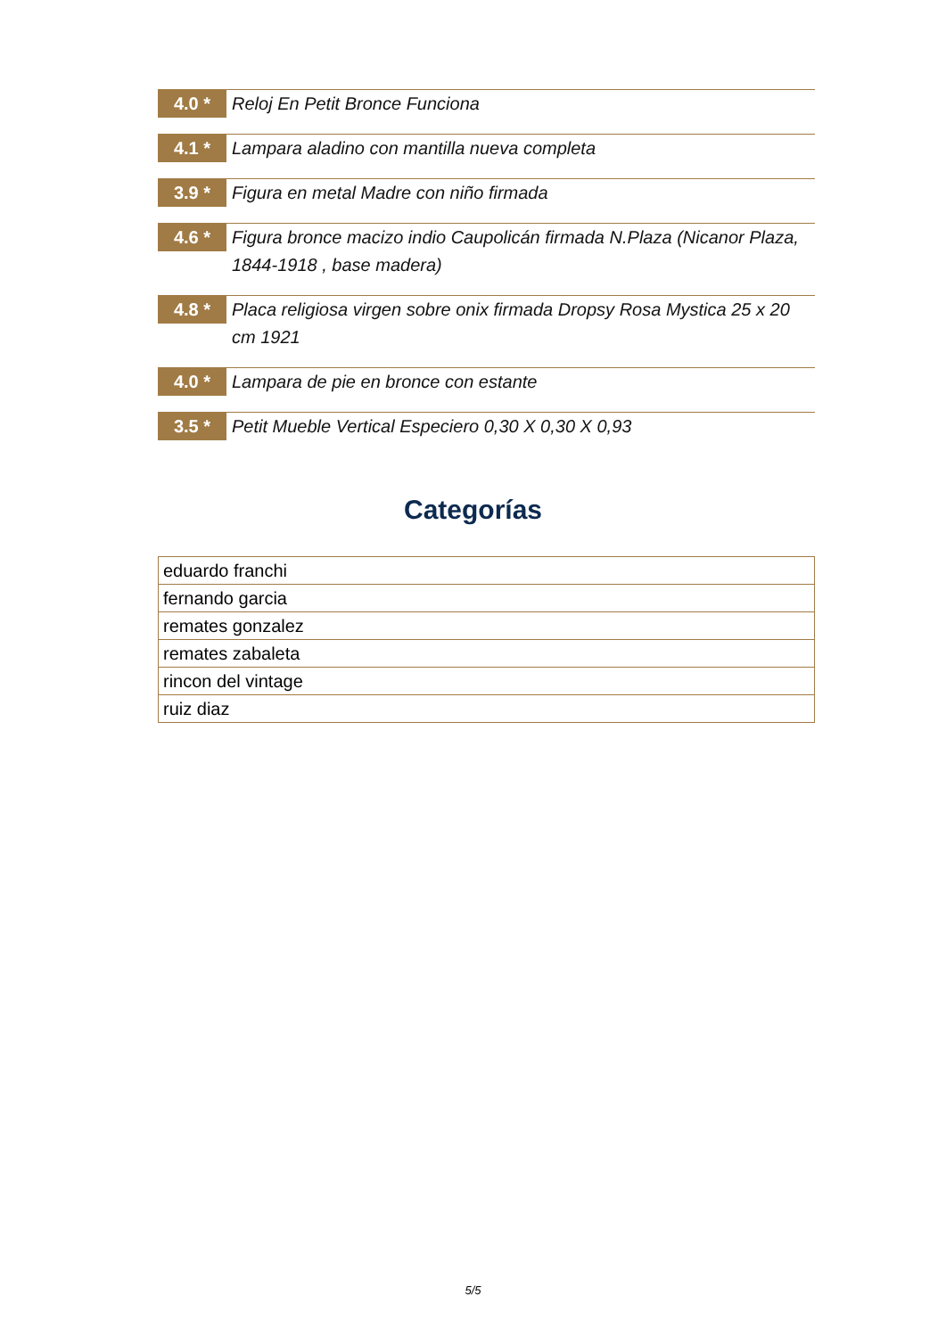4.0 *
Reloj En Petit Bronce Funciona
4.1 *
Lampara aladino con mantilla nueva completa
3.9 *
Figura en metal Madre con niño firmada
4.6 *
Figura bronce macizo indio Caupolicán firmada N.Plaza (Nicanor Plaza, 1844-1918 , base madera)
4.8 *
Placa religiosa virgen sobre onix firmada Dropsy Rosa Mystica 25 x 20 cm 1921
4.0 *
Lampara de pie en bronce con estante
3.5 *
Petit Mueble Vertical Especiero 0,30 X 0,30 X 0,93
Categorías
| eduardo franchi |
| fernando garcia |
| remates gonzalez |
| remates zabaleta |
| rincon del vintage |
| ruiz diaz |
5/5